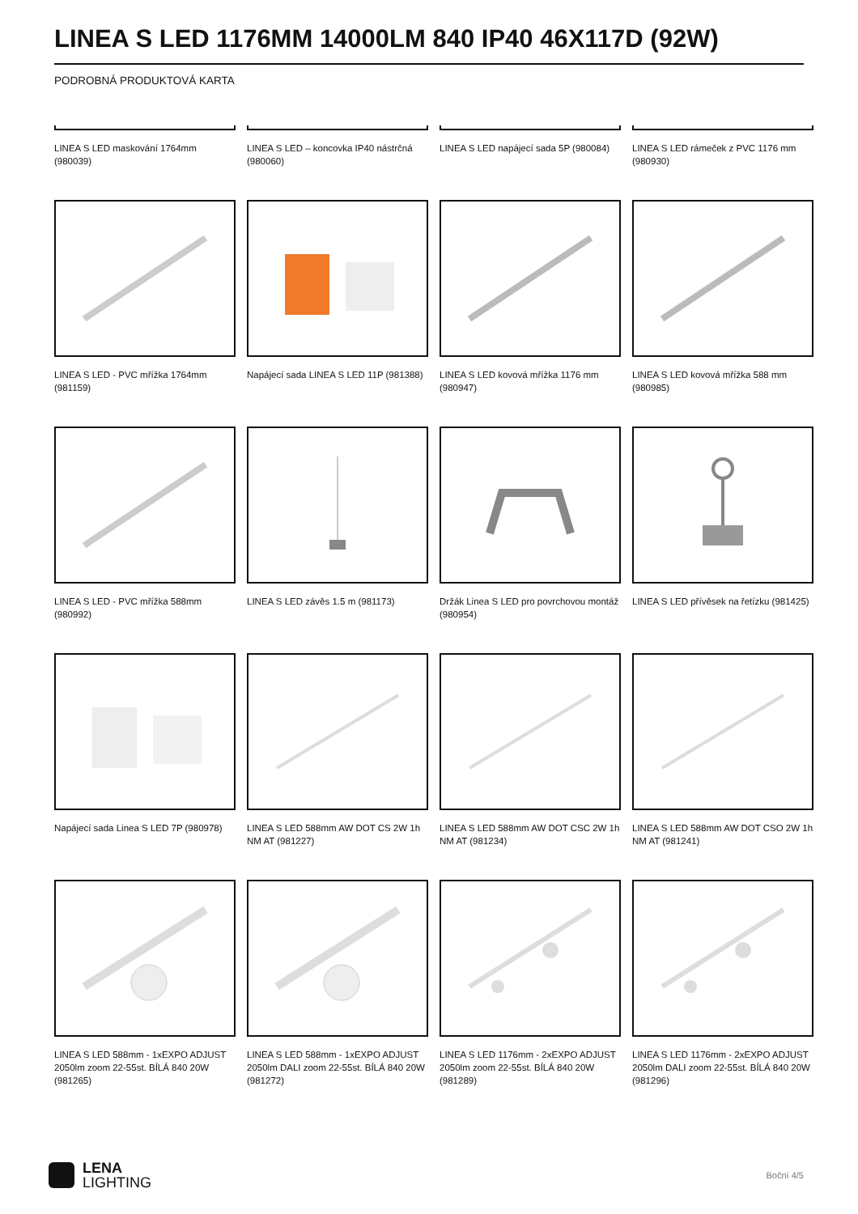LINEA S LED 1176MM 14000LM 840 IP40 46X117D (92W)
PODROBNÁ PRODUKTOVÁ KARTA
LINEA S LED maskování 1764mm (980039)
LINEA S LED – koncovka IP40 nástrčná (980060)
LINEA S LED napájecí sada 5P (980084)
LINEA S LED rámeček z PVC 1176 mm (980930)
LINEA S LED - PVC mřížka 1764mm (981159)
Napájecí sada LINEA S LED 11P (981388)
LINEA S LED kovová mřížka 1176 mm (980947)
LINEA S LED kovová mřížka 588 mm (980985)
LINEA S LED - PVC mřížka 588mm (980992)
LINEA S LED závěs 1.5 m (981173)
Držák Linea S LED pro povrchovou montáž (980954)
LINEA S LED přívěsek na řetízku (981425)
Napájecí sada Linea S LED 7P (980978)
LINEA S LED 588mm AW DOT CS 2W 1h NM AT (981227)
LINEA S LED 588mm AW DOT CSC 2W 1h NM AT (981234)
LINEA S LED 588mm AW DOT CSO 2W 1h NM AT (981241)
LINEA S LED 588mm - 1xEXPO ADJUST 2050lm zoom 22-55st. BÍLÁ 840 20W (981265)
LINEA S LED 588mm - 1xEXPO ADJUST 2050lm DALI zoom 22-55st. BÍLÁ 840 20W (981272)
LINEA S LED 1176mm - 2xEXPO ADJUST 2050lm zoom 22-55st. BÍLÁ 840 20W (981289)
LINEA S LED 1176mm - 2xEXPO ADJUST 2050lm DALI zoom 22-55st. BÍLÁ 840 20W (981296)
LENA
LIGHTING
Boční 4/5